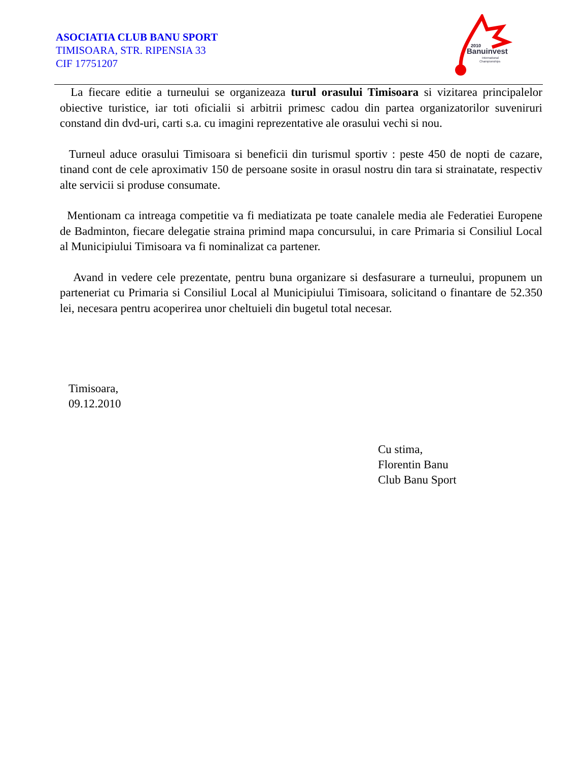2010
Banuinvest
International
Championships
ASOCIATIA CLUB BANU SPORT
TIMISOARA, STR. RIPENSIA 33
CIF 17751207
La fiecare editie a turneului se organizeaza turul orasului Timisoara si vizitarea principalelor obiective turistice, iar toti oficialii si arbitrii primesc cadou din partea organizatorilor suveniruri constand din dvd-uri, carti s.a. cu imagini reprezentative ale orasului vechi si nou.
Turneul aduce orasului Timisoara si beneficii din turismul sportiv : peste 450 de nopti de cazare, tinand cont de cele aproximativ 150 de persoane sosite in orasul nostru din tara si strainatate, respectiv alte servicii si produse consumate.
Mentionam ca intreaga competitie va fi mediatizata pe toate canalele media ale Federatiei Europene de Badminton, fiecare delegatie straina primind mapa concursului, in care Primaria si Consiliul Local al Municipiului Timisoara va fi nominalizat ca partener.
Avand in vedere cele prezentate, pentru buna organizare si desfasurare a turneului, propunem un parteneriat cu Primaria si Consiliul Local al Municipiului Timisoara, solicitand o finantare de 52.350 lei, necesara pentru acoperirea unor cheltuieli din bugetul total necesar.
Timisoara,
09.12.2010
Cu stima,
Florentin Banu
Club Banu Sport